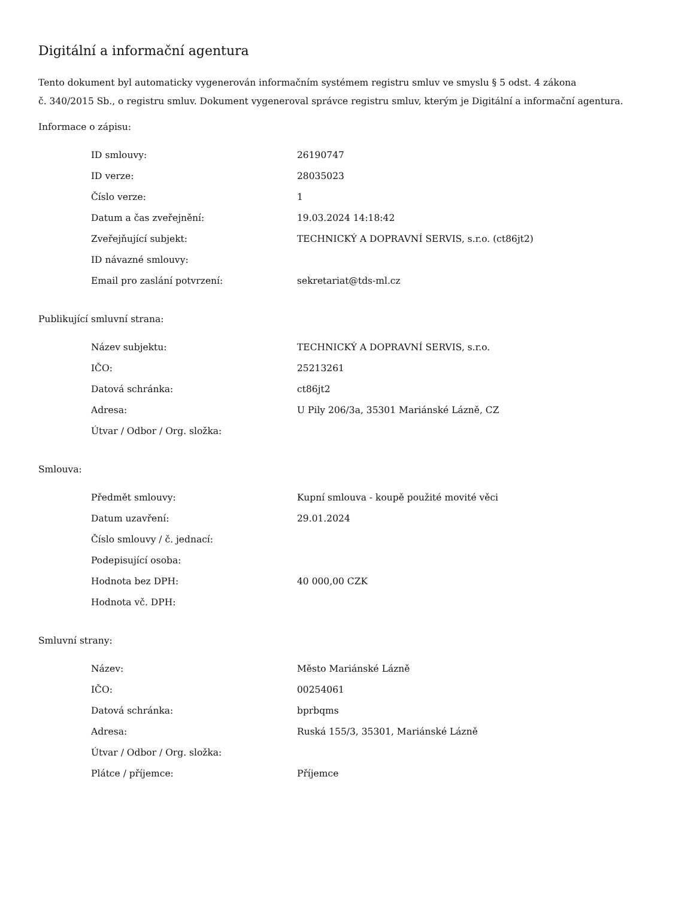Digitální a informační agentura
Tento dokument byl automaticky vygenerován informačním systémem registru smluv ve smyslu § 5 odst. 4 zákona
č. 340/2015 Sb., o registru smluv. Dokument vygeneroval správce registru smluv, kterým je Digitální a informační agentura.
Informace o zápisu:
| ID smlouvy: | 26190747 |
| ID verze: | 28035023 |
| Číslo verze: | 1 |
| Datum a čas zveřejnění: | 19.03.2024 14:18:42 |
| Zveřejňující subjekt: | TECHNICKÝ A DOPRAVNÍ SERVIS, s.r.o. (ct86jt2) |
| ID návazné smlouvy: | |
| Email pro zaslání potvrzení: | sekretariat@tds-ml.cz |
Publikující smluvní strana:
| Název subjektu: | TECHNICKÝ A DOPRAVNÍ SERVIS, s.r.o. |
| IČO: | 25213261 |
| Datová schránka: | ct86jt2 |
| Adresa: | U Pily 206/3a, 35301 Mariánské Lázně, CZ |
| Útvar / Odbor / Org. složka: | |
Smlouva:
| Předmět smlouvy: | Kupní smlouva - koupě použité movité věci |
| Datum uzavření: | 29.01.2024 |
| Číslo smlouvy / č. jednací: | |
| Podepisující osoba: | |
| Hodnota bez DPH: | 40 000,00 CZK |
| Hodnota vč. DPH: | |
Smluvní strany:
| Název: | Město Mariánské Lázně |
| IČO: | 00254061 |
| Datová schránka: | bprbqms |
| Adresa: | Ruská 155/3, 35301, Mariánské Lázně |
| Útvar / Odbor / Org. složka: | |
| Plátce / příjemce: | Příjemce |